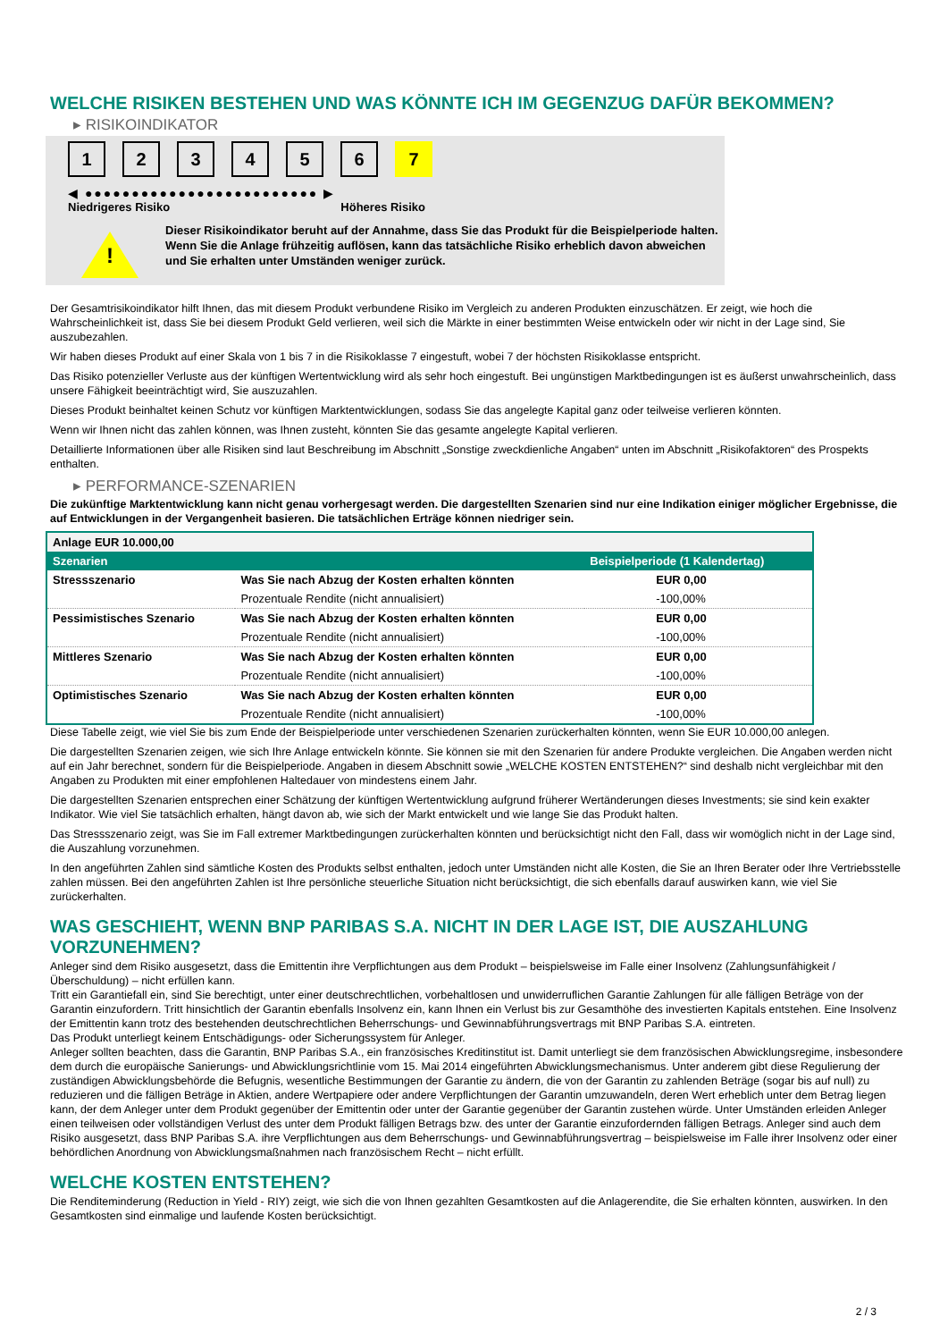WELCHE RISIKEN BESTEHEN UND WAS KÖNNTE ICH IM GEGENZUG DAFÜR BEKOMMEN?
▸ RISIKOINDIKATOR
123456 7
◀ ●●●●●●●●●●●●●●●●●●●●●●●●● ▶
Niedrigeres Risiko Höheres Risiko
!
Dieser Risikoindikator beruht auf der Annahme, dass Sie das Produkt für die Beispielperiode halten.
Wenn Sie die Anlage frühzeitig auflösen, kann das tatsächliche Risiko erheblich davon abweichen und Sie erhalten unter Umständen weniger zurück.
Der Gesamtrisikoindikator hilft Ihnen, das mit diesem Produkt verbundene Risiko im Vergleich zu anderen Produkten einzuschätzen. Er zeigt, wie hoch die Wahrscheinlichkeit ist, dass Sie bei diesem Produkt Geld verlieren, weil sich die Märkte in einer bestimmten Weise entwickeln oder wir nicht in der Lage sind, Sie auszubezahlen.
Wir haben dieses Produkt auf einer Skala von 1 bis 7 in die Risikoklasse 7 eingestuft, wobei 7 der höchsten Risikoklasse entspricht.
Das Risiko potenzieller Verluste aus der künftigen Wertentwicklung wird als sehr hoch eingestuft. Bei ungünstigen Marktbedingungen ist es äußerst unwahrscheinlich, dass unsere Fähigkeit beeinträchtigt wird, Sie auszuzahlen.
Dieses Produkt beinhaltet keinen Schutz vor künftigen Marktentwicklungen, sodass Sie das angelegte Kapital ganz oder teilweise verlieren könnten.
Wenn wir Ihnen nicht das zahlen können, was Ihnen zusteht, könnten Sie das gesamte angelegte Kapital verlieren.
Detaillierte Informationen über alle Risiken sind laut Beschreibung im Abschnitt „Sonstige zweckdienliche Angaben“ unten im Abschnitt „Risikofaktoren“ des Prospekts enthalten.
▸ PERFORMANCE-SZENARIEN
Die zukünftige Marktentwicklung kann nicht genau vorhergesagt werden. Die dargestellten Szenarien sind nur eine Indikation einiger möglicher Ergebnisse, die auf Entwicklungen in der Vergangenheit basieren. Die tatsächlichen Erträge können niedriger sein.
| Anlage EUR 10.000,00 | | |
| --- | --- | --- |
| Szenarien | | Beispielperiode (1 Kalendertag) |
| Stressszenario | Was Sie nach Abzug der Kosten erhalten könnten | EUR 0,00 |
| | Prozentuale Rendite (nicht annualisiert) | -100,00% |
| Pessimistisches Szenario | Was Sie nach Abzug der Kosten erhalten könnten | EUR 0,00 |
| | Prozentuale Rendite (nicht annualisiert) | -100,00% |
| Mittleres Szenario | Was Sie nach Abzug der Kosten erhalten könnten | EUR 0,00 |
| | Prozentuale Rendite (nicht annualisiert) | -100,00% |
| Optimistisches Szenario | Was Sie nach Abzug der Kosten erhalten könnten | EUR 0,00 |
| | Prozentuale Rendite (nicht annualisiert) | -100,00% |
Diese Tabelle zeigt, wie viel Sie bis zum Ende der Beispielperiode unter verschiedenen Szenarien zurückerhalten könnten, wenn Sie EUR 10.000,00 anlegen.
Die dargestellten Szenarien zeigen, wie sich Ihre Anlage entwickeln könnte. Sie können sie mit den Szenarien für andere Produkte vergleichen. Die Angaben werden nicht auf ein Jahr berechnet, sondern für die Beispielperiode. Angaben in diesem Abschnitt sowie „WELCHE KOSTEN ENTSTEHEN?“ sind deshalb nicht vergleichbar mit den Angaben zu Produkten mit einer empfohlenen Haltedauer von mindestens einem Jahr.
Die dargestellten Szenarien entsprechen einer Schätzung der künftigen Wertentwicklung aufgrund früherer Wertänderungen dieses Investments; sie sind kein exakter Indikator. Wie viel Sie tatsächlich erhalten, hängt davon ab, wie sich der Markt entwickelt und wie lange Sie das Produkt halten.
Das Stressszenario zeigt, was Sie im Fall extremer Marktbedingungen zurückerhalten könnten und berücksichtigt nicht den Fall, dass wir womöglich nicht in der Lage sind, die Auszahlung vorzunehmen.
In den angeführten Zahlen sind sämtliche Kosten des Produkts selbst enthalten, jedoch unter Umständen nicht alle Kosten, die Sie an Ihren Berater oder Ihre Vertriebsstelle zahlen müssen. Bei den angeführten Zahlen ist Ihre persönliche steuerliche Situation nicht berücksichtigt, die sich ebenfalls darauf auswirken kann, wie viel Sie zurückerhalten.
WAS GESCHIEHT, WENN BNP PARIBAS S.A. NICHT IN DER LAGE IST, DIE AUSZAHLUNG VORZUNEHMEN?
Anleger sind dem Risiko ausgesetzt, dass die Emittentin ihre Verpflichtungen aus dem Produkt – beispielsweise im Falle einer Insolvenz (Zahlungsunfähigkeit / Überschuldung) – nicht erfüllen kann.
Tritt ein Garantiefall ein, sind Sie berechtigt, unter einer deutschrechtlichen, vorbehaltlosen und unwiderruflichen Garantie Zahlungen für alle fälligen Beträge von der Garantin einzufordern. Tritt hinsichtlich der Garantin ebenfalls Insolvenz ein, kann Ihnen ein Verlust bis zur Gesamthöhe des investierten Kapitals entstehen. Eine Insolvenz der Emittentin kann trotz des bestehenden deutschrechtlichen Beherrschungs- und Gewinnabführungsvertrags mit BNP Paribas S.A. eintreten.
Das Produkt unterliegt keinem Entschädigungs- oder Sicherungssystem für Anleger.
Anleger sollten beachten, dass die Garantin, BNP Paribas S.A., ein französisches Kreditinstitut ist. Damit unterliegt sie dem französischen Abwicklungsregime, insbesondere dem durch die europäische Sanierungs- und Abwicklungsrichtlinie vom 15. Mai 2014 eingeführten Abwicklungsmechanismus. Unter anderem gibt diese Regulierung der zuständigen Abwicklungsbehörde die Befugnis, wesentliche Bestimmungen der Garantie zu ändern, die von der Garantin zu zahlenden Beträge (sogar bis auf null) zu reduzieren und die fälligen Beträge in Aktien, andere Wertpapiere oder andere Verpflichtungen der Garantin umzuwandeln, deren Wert erheblich unter dem Betrag liegen kann, der dem Anleger unter dem Produkt gegenüber der Emittentin oder unter der Garantie gegenüber der Garantin zustehen würde. Unter Umständen erleiden Anleger einen teilweisen oder vollständigen Verlust des unter dem Produkt fälligen Betrags bzw. des unter der Garantie einzufordernden fälligen Betrags. Anleger sind auch dem Risiko ausgesetzt, dass BNP Paribas S.A. ihre Verpflichtungen aus dem Beherrschungs- und Gewinnabführungsvertrag – beispielsweise im Falle ihrer Insolvenz oder einer behördlichen Anordnung von Abwicklungsmaßnahmen nach französischem Recht – nicht erfüllt.
WELCHE KOSTEN ENTSTEHEN?
Die Renditeminderung (Reduction in Yield - RIY) zeigt, wie sich die von Ihnen gezahlten Gesamtkosten auf die Anlagerendite, die Sie erhalten könnten, auswirken. In den Gesamtkosten sind einmalige und laufende Kosten berücksichtigt.
2 / 3